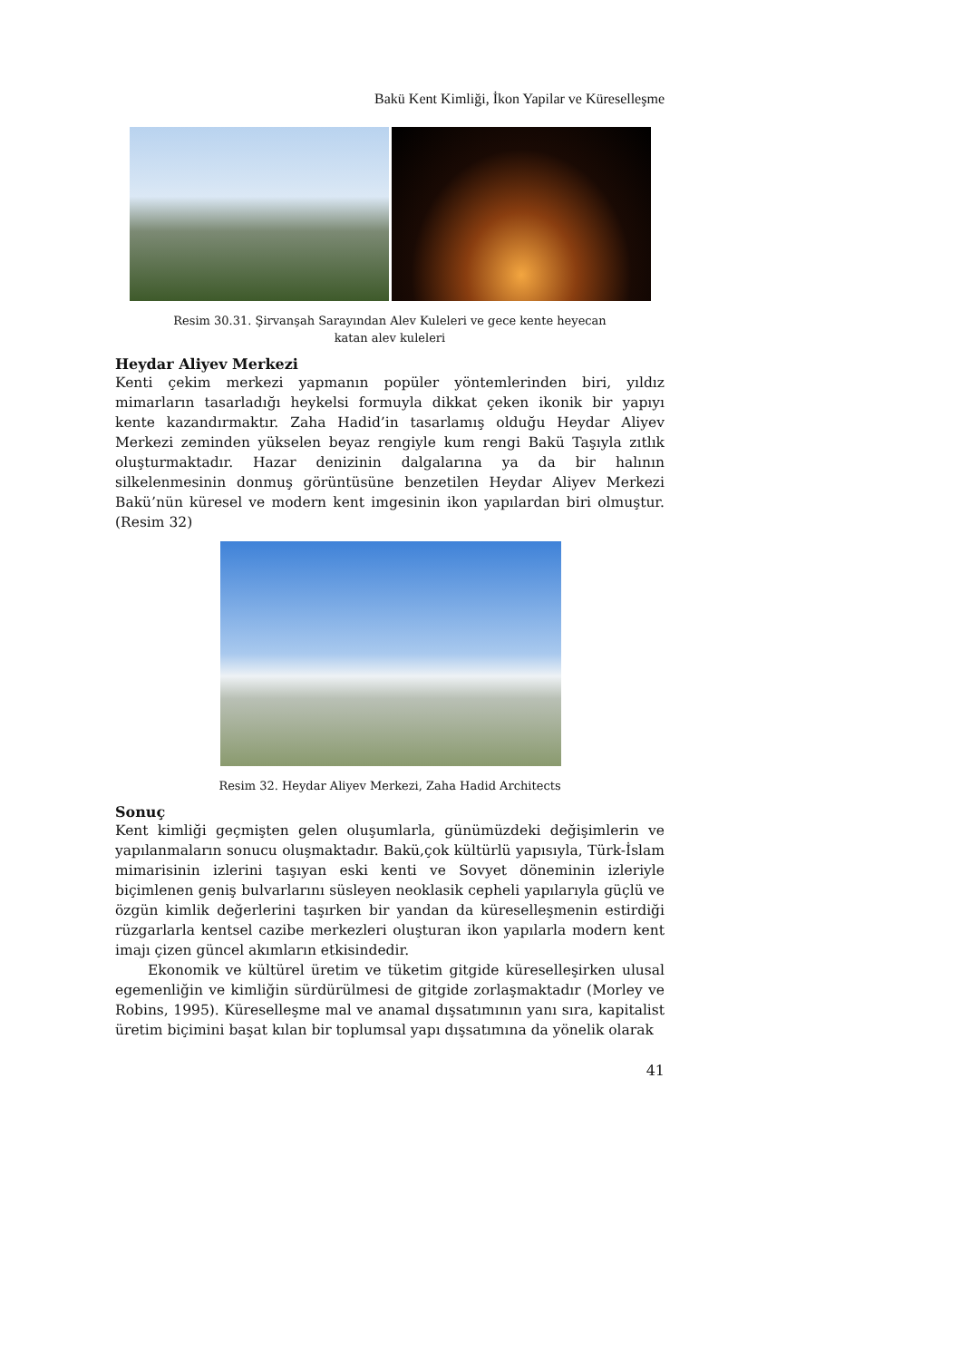Bakü Kent Kimliği, İkon Yapilar ve Küreselleşme
Resim 30.31. Şirvanşah Sarayından Alev Kuleleri ve gece kente heyecan
katan alev kuleleri
Heydar Aliyev Merkezi
Kenti çekim merkezi yapmanın popüler yöntemlerinden biri, yıldız mimarların tasarladığı heykelsi formuyla dikkat çeken ikonik bir yapıyı kente kazandırmaktır. Zaha Hadid’in tasarlamış olduğu Heydar Aliyev Merkezi zeminden yükselen beyaz rengiyle kum rengi Bakü Taşıyla zıtlık oluşturmaktadır. Hazar denizinin dalgalarına ya da bir halının silkelenmesinin donmuş görüntüsüne benzetilen Heydar Aliyev Merkezi Bakü’nün küresel ve modern kent imgesinin ikon yapılardan biri olmuştur.(Resim 32)
Resim 32. Heydar Aliyev Merkezi, Zaha Hadid Architects
Sonuç
Kent kimliği geçmişten gelen oluşumlarla, günümüzdeki değişimlerin ve yapılanmaların sonucu oluşmaktadır. Bakü,çok kültürlü yapısıyla, Türk-İslam mimarisinin izlerini taşıyan eski kenti ve Sovyet döneminin izleriyle biçimlenen geniş bulvarlarını süsleyen neoklasik cepheli yapılarıyla güçlü ve özgün kimlik değerlerini taşırken bir yandan da küreselleşmenin estirdiği rüzgarlarla kentsel cazibe merkezleri oluşturan ikon yapılarla modern kent imajı çizen güncel akımların etkisindedir.
Ekonomik ve kültürel üretim ve tüketim gitgide küreselleşirken ulusal egemenliğin ve kimliğin sürdürülmesi de gitgide zorlaşmaktadır (Morley ve Robins, 1995). Küreselleşme mal ve anamal dışsatımının yanı sıra, kapitalist üretim biçimini başat kılan bir toplumsal yapı dışsatımına da yönelik olarak
41